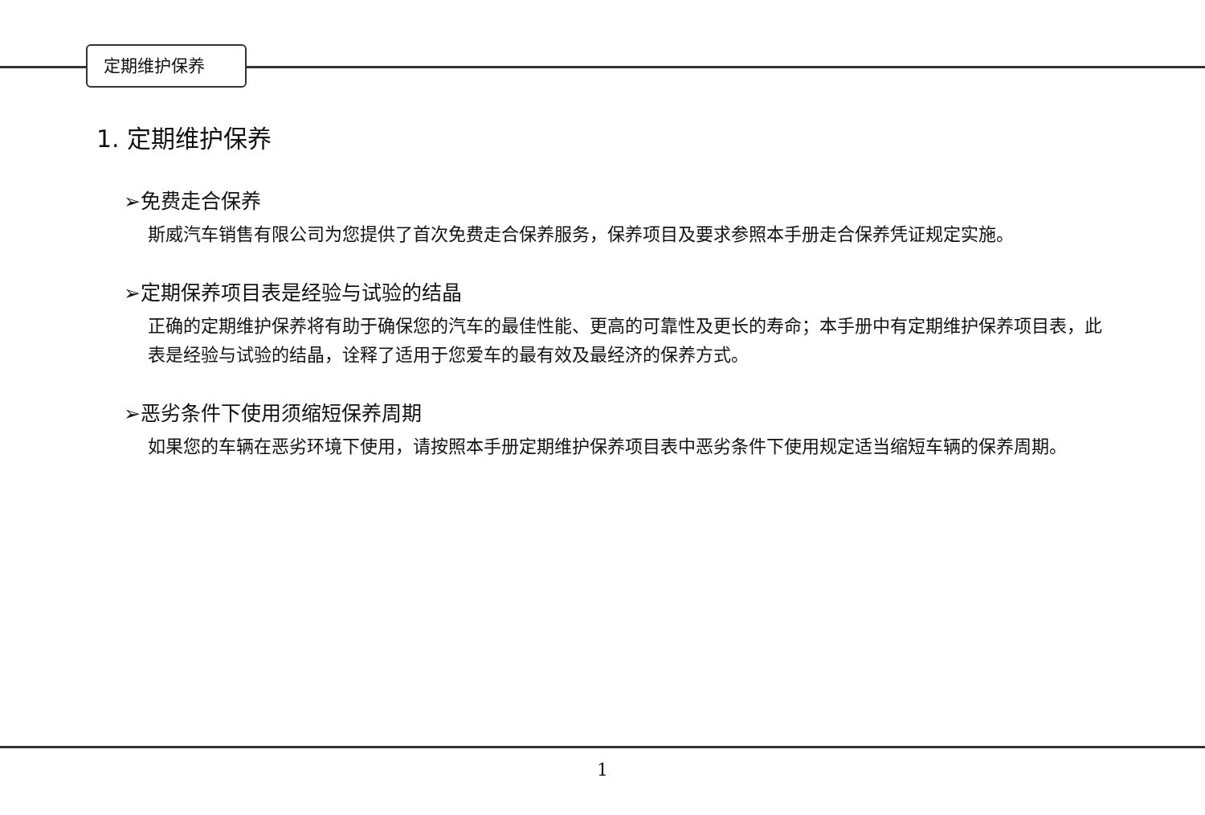定期维护保养
1. 定期维护保养
➢免费走合保养
斯威汽车销售有限公司为您提供了首次免费走合保养服务，保养项目及要求参照本手册走合保养凭证规定实施。
➢定期保养项目表是经验与试验的结晶
正确的定期维护保养将有助于确保您的汽车的最佳性能、更高的可靠性及更长的寿命；本手册中有定期维护保养项目表，此表是经验与试验的结晶，诠释了适用于您爱车的最有效及最经济的保养方式。
➢恶劣条件下使用须缩短保养周期
如果您的车辆在恶劣环境下使用，请按照本手册定期维护保养项目表中恶劣条件下使用规定适当缩短车辆的保养周期。
1